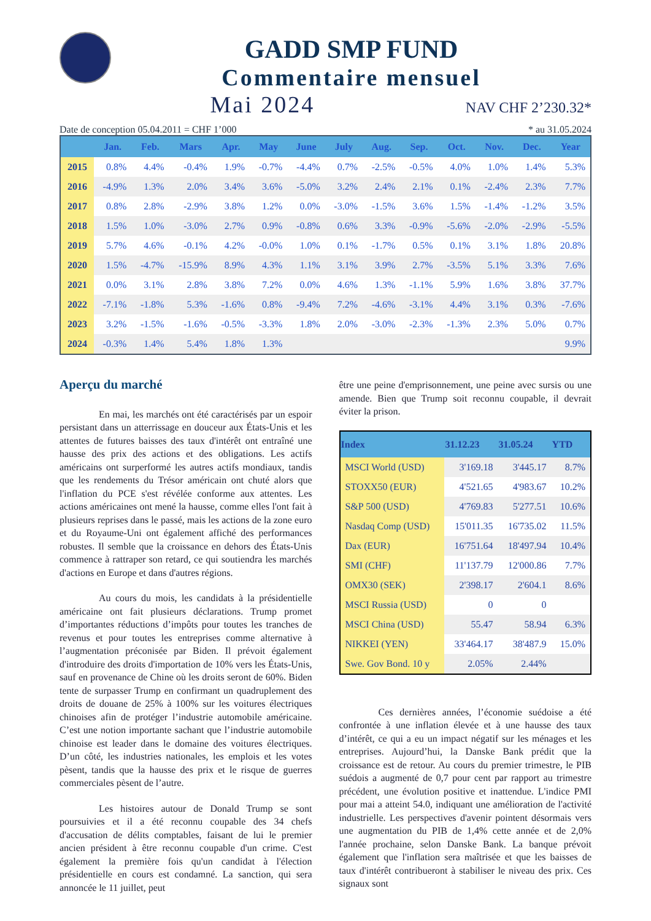GADD SMP FUND
Commentaire mensuel
Mai 2024
NAV CHF 2’230.32*
Date de conception 05.04.2011 = CHF 1’000 * au 31.05.2024
| | Jan. | Feb. | Mars | Apr. | May | June | July | Aug. | Sep. | Oct. | Nov. | Dec. | Year |
| --- | --- | --- | --- | --- | --- | --- | --- | --- | --- | --- | --- | --- | --- |
| 2015 | 0.8% | 4.4% | -0.4% | 1.9% | -0.7% | -4.4% | 0.7% | -2.5% | -0.5% | 4.0% | 1.0% | 1.4% | 5.3% |
| 2016 | -4.9% | 1.3% | 2.0% | 3.4% | 3.6% | -5.0% | 3.2% | 2.4% | 2.1% | 0.1% | -2.4% | 2.3% | 7.7% |
| 2017 | 0.8% | 2.8% | -2.9% | 3.8% | 1.2% | 0.0% | -3.0% | -1.5% | 3.6% | 1.5% | -1.4% | -1.2% | 3.5% |
| 2018 | 1.5% | 1.0% | -3.0% | 2.7% | 0.9% | -0.8% | 0.6% | 3.3% | -0.9% | -5.6% | -2.0% | -2.9% | -5.5% |
| 2019 | 5.7% | 4.6% | -0.1% | 4.2% | -0.0% | 1.0% | 0.1% | -1.7% | 0.5% | 0.1% | 3.1% | 1.8% | 20.8% |
| 2020 | 1.5% | -4.7% | -15.9% | 8.9% | 4.3% | 1.1% | 3.1% | 3.9% | 2.7% | -3.5% | 5.1% | 3.3% | 7.6% |
| 2021 | 0.0% | 3.1% | 2.8% | 3.8% | 7.2% | 0.0% | 4.6% | 1.3% | -1.1% | 5.9% | 1.6% | 3.8% | 37.7% |
| 2022 | -7.1% | -1.8% | 5.3% | -1.6% | 0.8% | -9.4% | 7.2% | -4.6% | -3.1% | 4.4% | 3.1% | 0.3% | -7.6% |
| 2023 | 3.2% | -1.5% | -1.6% | -0.5% | -3.3% | 1.8% | 2.0% | -3.0% | -2.3% | -1.3% | 2.3% | 5.0% | 0.7% |
| 2024 | -0.3% | 1.4% | 5.4% | 1.8% | 1.3% | | | | | | | | 9.9% |
Aperçu du marché
En mai, les marchés ont été caractérisés par un espoir persistant dans un atterrissage en douceur aux États-Unis et les attentes de futures baisses des taux d'intérêt ont entraîné une hausse des prix des actions et des obligations. Les actifs américains ont surperformé les autres actifs mondiaux, tandis que les rendements du Trésor américain ont chuté alors que l'inflation du PCE s'est révélée conforme aux attentes. Les actions américaines ont mené la hausse, comme elles l'ont fait à plusieurs reprises dans le passé, mais les actions de la zone euro et du Royaume-Uni ont également affiché des performances robustes. Il semble que la croissance en dehors des États-Unis commence à rattraper son retard, ce qui soutiendra les marchés d'actions en Europe et dans d'autres régions.
Au cours du mois, les candidats à la présidentielle américaine ont fait plusieurs déclarations. Trump promet d’importantes réductions d’impôts pour toutes les tranches de revenus et pour toutes les entreprises comme alternative à l’augmentation préconisée par Biden. Il prévoit également d'introduire des droits d'importation de 10% vers les États-Unis, sauf en provenance de Chine où les droits seront de 60%. Biden tente de surpasser Trump en confirmant un quadruplement des droits de douane de 25% à 100% sur les voitures électriques chinoises afin de protéger l’industrie automobile américaine. C’est une notion importante sachant que l’industrie automobile chinoise est leader dans le domaine des voitures électriques. D’un côté, les industries nationales, les emplois et les votes pèsent, tandis que la hausse des prix et le risque de guerres commerciales pèsent de l’autre.
Les histoires autour de Donald Trump se sont poursuivies et il a été reconnu coupable des 34 chefs d'accusation de délits comptables, faisant de lui le premier ancien président à être reconnu coupable d'un crime. C'est également la première fois qu'un candidat à l'élection présidentielle en cours est condamné. La sanction, qui sera annoncée le 11 juillet, peut
être une peine d'emprisonnement, une peine avec sursis ou une amende. Bien que Trump soit reconnu coupable, il devrait éviter la prison.
| Index | 31.12.23 | 31.05.24 | YTD |
| --- | --- | --- | --- |
| MSCI World (USD) | 3'169.18 | 3'445.17 | 8.7% |
| STOXX50 (EUR) | 4'521.65 | 4'983.67 | 10.2% |
| S&P 500 (USD) | 4'769.83 | 5'277.51 | 10.6% |
| Nasdaq Comp (USD) | 15'011.35 | 16'735.02 | 11.5% |
| Dax (EUR) | 16'751.64 | 18'497.94 | 10.4% |
| SMI (CHF) | 11'137.79 | 12'000.86 | 7.7% |
| OMX30 (SEK) | 2'398.17 | 2'604.1 | 8.6% |
| MSCI Russia (USD) | 0 | 0 | |
| MSCI China (USD) | 55.47 | 58.94 | 6.3% |
| NIKKEI (YEN) | 33'464.17 | 38'487.9 | 15.0% |
| Swe. Gov Bond. 10 y | 2.05% | 2.44% | |
Ces dernières années, l’économie suédoise a été confrontée à une inflation élevée et à une hausse des taux d’intérêt, ce qui a eu un impact négatif sur les ménages et les entreprises. Aujourd’hui, la Danske Bank prédit que la croissance est de retour. Au cours du premier trimestre, le PIB suédois a augmenté de 0,7 pour cent par rapport au trimestre précédent, une évolution positive et inattendue. L'indice PMI pour mai a atteint 54.0, indiquant une amélioration de l'activité industrielle. Les perspectives d'avenir pointent désormais vers une augmentation du PIB de 1,4% cette année et de 2,0% l'année prochaine, selon Danske Bank. La banque prévoit également que l'inflation sera maîtrisée et que les baisses de taux d'intérêt contribueront à stabiliser le niveau des prix. Ces signaux sont